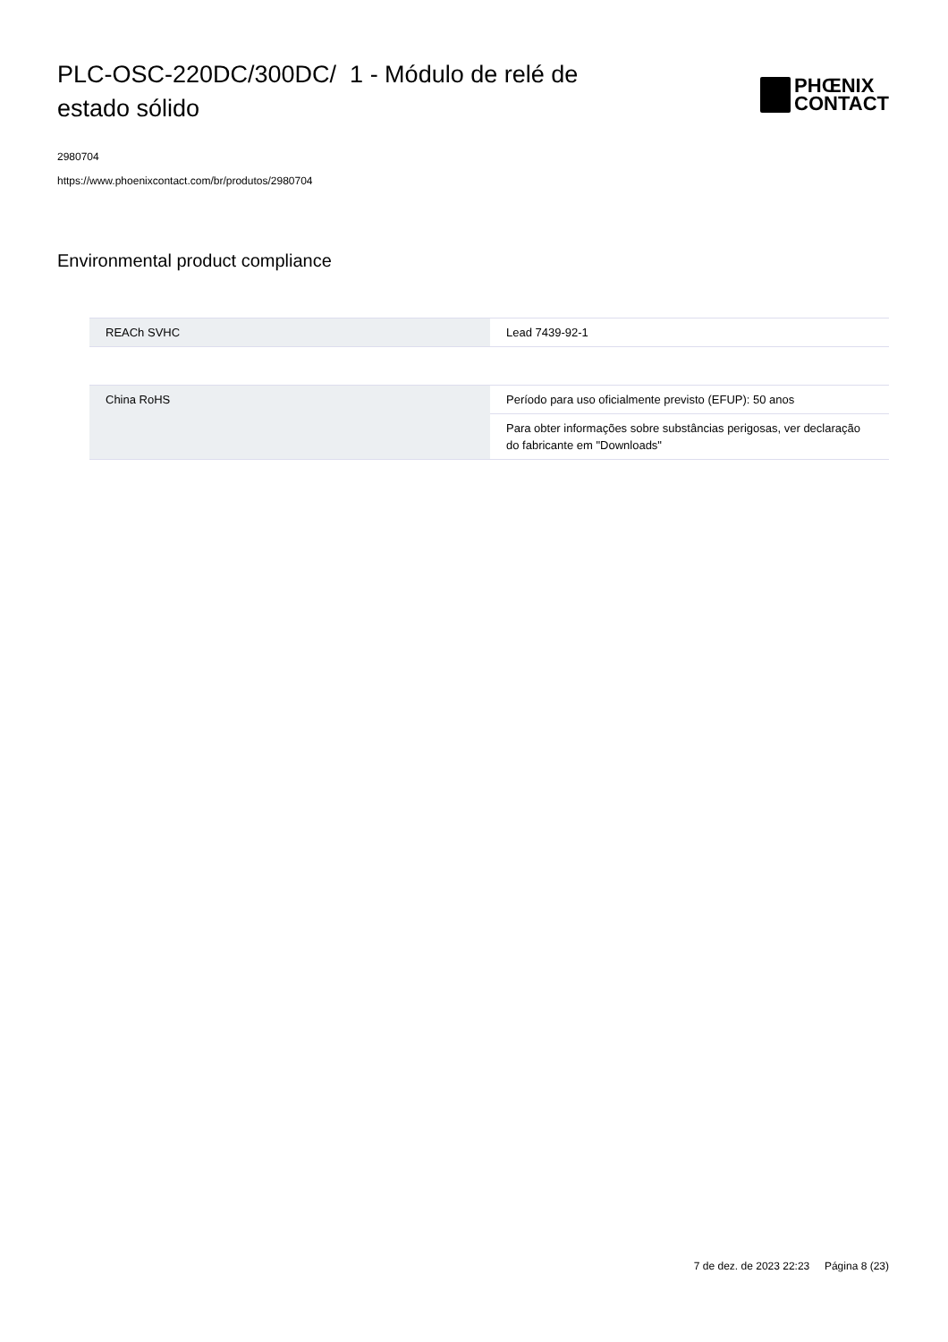PLC-OSC-220DC/300DC/ 1 - Módulo de relé de estado sólido
PHŒNIX
CONTACT
2980704
https://www.phoenixcontact.com/br/produtos/2980704
Environmental product compliance
| REACh SVHC | Lead 7439-92-1 |
| China RoHS | Período para uso oficialmente previsto (EFUP): 50 anos |
| | Para obter informações sobre substâncias perigosas, ver declaração do fabricante em "Downloads" |
7 de dez. de 2023 22:23 Página 8 (23)